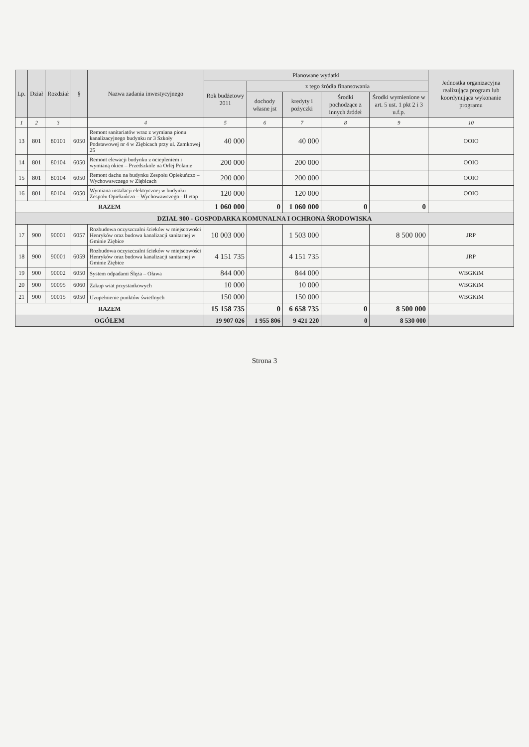| Lp. | Dział | Rozdział | § | Nazwa zadania inwestycyjnego | Planowane wydatki | | | | | Jednostka organizacyjna realizująca program lub koordynująca wykonanie programu |
| --- | --- | --- | --- | --- | --- | --- | --- | --- | --- | --- |
| | | | | | Rok budżetowy 2011 | z tego źródła finansowania | | | | |
| | | | | | | dochody własne jst | kredyty i pożyczki | Środki pochodzące z innych źródeł | Środki wymienione w art. 5 ust. 1 pkt 2 i 3 u.f.p. | |
| 1 | 2 | 3 | | 4 | 5 | 6 | 7 | 8 | 9 | 10 |
| 13 | 801 | 80101 | 6050 | Remont sanitariatów wraz z wymiana pionu kanalizacyjnego budynku nr 3 Szkoły Podstawowej nr 4 w Ziębicach przy ul. Zamkowej 25 | 40 000 | | 40 000 | | | OOIO |
| 14 | 801 | 80104 | 6050 | Remont elewacji budynku z ociepleniem i wymianą okien – Przedszkole na Orlej Polanie | 200 000 | | 200 000 | | | OOIO |
| 15 | 801 | 80104 | 6050 | Remont dachu na budynku Zespołu Opiekuńczo – Wychowawczego w Ziębicach | 200 000 | | 200 000 | | | OOIO |
| 16 | 801 | 80104 | 6050 | Wymiana instalacji elektrycznej w budynku Zespołu Opiekuńczo – Wychowawczego - II etap | 120 000 | | 120 000 | | | OOIO |
| RAZEM | | | | | 1 060 000 | 0 | 1 060 000 | 0 | 0 | |
| DZIAŁ 900 - GOSPODARKA KOMUNALNA I OCHRONA ŚRODOWISKA | | | | | | | | | | |
| 17 | 900 | 90001 | 6057 | Rozbudowa oczyszczalni ścieków w miejscowości Henryków oraz budowa kanalizacji sanitarnej w Gminie Ziębice | 10 003 000 | | 1 503 000 | | 8 500 000 | JRP |
| 18 | 900 | 90001 | 6059 | Rozbudowa oczyszczalni ścieków w miejscowości Henryków oraz budowa kanalizacji sanitarnej w Gminie Ziębice | 4 151 735 | | 4 151 735 | | | JRP |
| 19 | 900 | 90002 | 6050 | System odpadami Ślęża – Oława | 844 000 | | 844 000 | | | WBGKiM |
| 20 | 900 | 90095 | 6060 | Zakup wiat przystankowych | 10 000 | | 10 000 | | | WBGKiM |
| 21 | 900 | 90015 | 6050 | Uzupełnienie punktów świetlnych | 150 000 | | 150 000 | | | WBGKiM |
| RAZEM | | | | | 15 158 735 | 0 | 6 658 735 | 0 | 8 500 000 | |
| OGÓŁEM | | | | | 19 907 026 | 1 955 806 | 9 421 220 | 0 | 8 530 000 | |
Strona 3